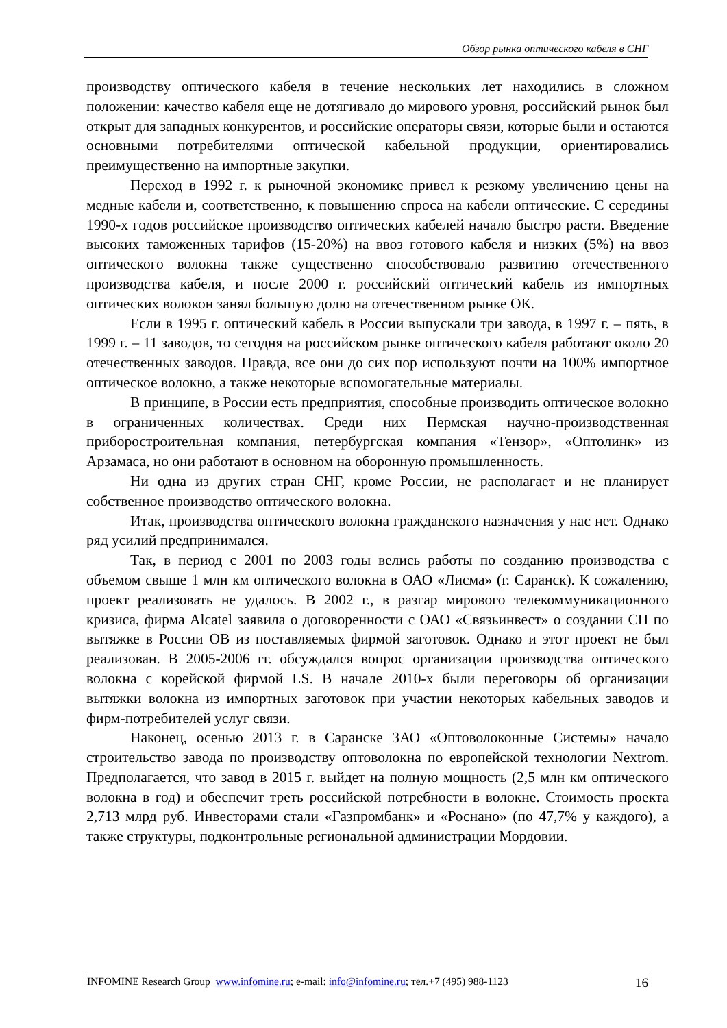Обзор рынка оптического кабеля в СНГ
производству оптического кабеля в течение нескольких лет находились в сложном положении: качество кабеля еще не дотягивало до мирового уровня, российский рынок был открыт для западных конкурентов, и российские операторы связи, которые были и остаются основными потребителями оптической кабельной продукции, ориентировались преимущественно на импортные закупки.
Переход в 1992 г. к рыночной экономике привел к резкому увеличению цены на медные кабели и, соответственно, к повышению спроса на кабели оптические. С середины 1990-х годов российское производство оптических кабелей начало быстро расти. Введение высоких таможенных тарифов (15-20%) на ввоз готового кабеля и низких (5%) на ввоз оптического волокна также существенно способствовало развитию отечественного производства кабеля, и после 2000 г. российский оптический кабель из импортных оптических волокон занял большую долю на отечественном рынке ОК.
Если в 1995 г. оптический кабель в России выпускали три завода, в 1997 г. – пять, в 1999 г. – 11 заводов, то сегодня на российском рынке оптического кабеля работают около 20 отечественных заводов. Правда, все они до сих пор используют почти на 100% импортное оптическое волокно, а также некоторые вспомогательные материалы.
В принципе, в России есть предприятия, способные производить оптическое волокно в ограниченных количествах. Среди них Пермская научно-производственная приборостроительная компания, петербургская компания «Тензор», «Оптолинк» из Арзамаса, но они работают в основном на оборонную промышленность.
Ни одна из других стран СНГ, кроме России, не располагает и не планирует собственное производство оптического волокна.
Итак, производства оптического волокна гражданского назначения у нас нет. Однако ряд усилий предпринимался.
Так, в период с 2001 по 2003 годы велись работы по созданию производства с объемом свыше 1 млн км оптического волокна в ОАО «Лисма» (г. Саранск). К сожалению, проект реализовать не удалось. В 2002 г., в разгар мирового телекоммуникационного кризиса, фирма Alcatel заявила о договоренности с ОАО «Связьинвест» о создании СП по вытяжке в России ОВ из поставляемых фирмой заготовок. Однако и этот проект не был реализован. В 2005-2006 гг. обсуждался вопрос организации производства оптического волокна с корейской фирмой LS. В начале 2010-х были переговоры об организации вытяжки волокна из импортных заготовок при участии некоторых кабельных заводов и фирм-потребителей услуг связи.
Наконец, осенью 2013 г. в Саранске ЗАО «Оптоволоконные Системы» начало строительство завода по производству оптоволокна по европейской технологии Nextrom. Предполагается, что завод в 2015 г. выйдет на полную мощность (2,5 млн км оптического волокна в год) и обеспечит треть российской потребности в волокне. Стоимость проекта 2,713 млрд руб. Инвесторами стали «Газпромбанк» и «Роснано» (по 47,7% у каждого), а также структуры, подконтрольные региональной администрации Мордовии.
INFOMINE Research Group www.infomine.ru; e-mail: info@infomine.ru; тел.+7 (495) 988-1123 16